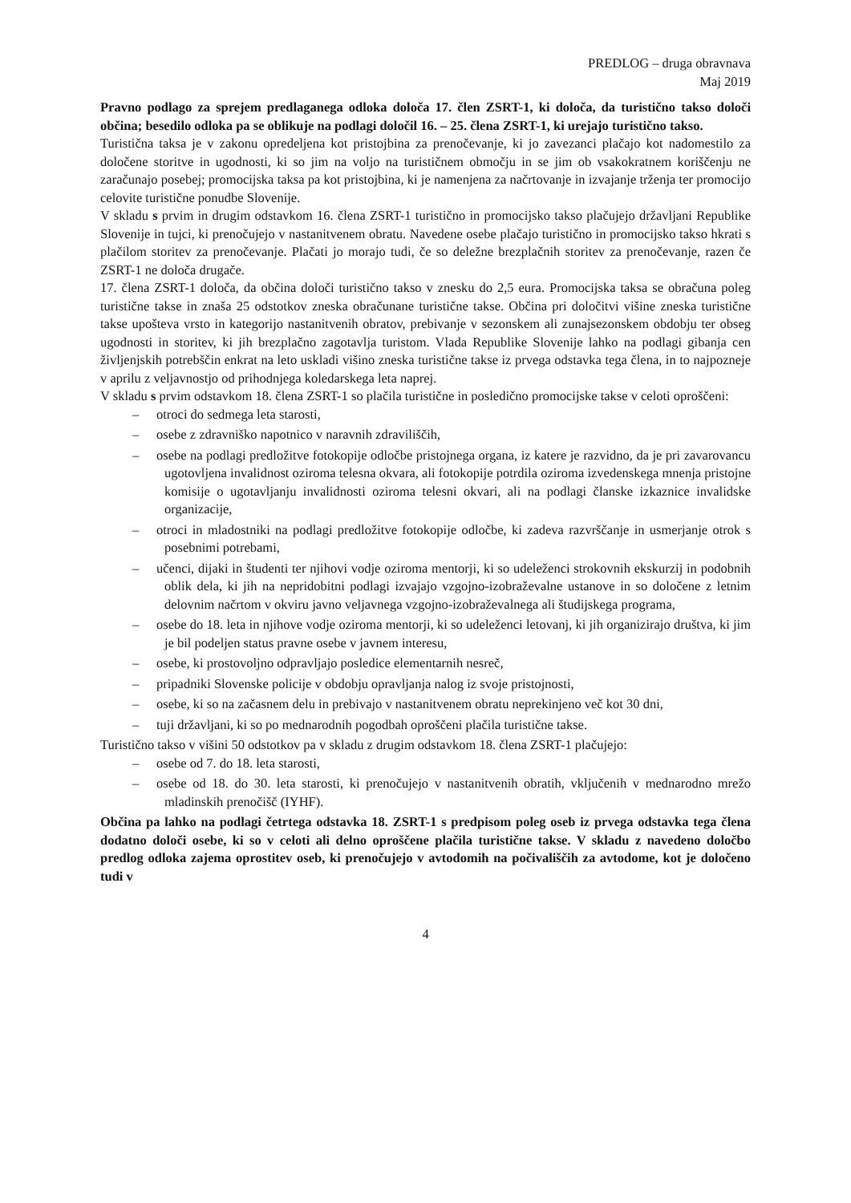PREDLOG – druga obravnava
Maj 2019
Pravno podlago za sprejem predlaganega odloka določa 17. člen ZSRT-1, ki določa, da turistično takso določi občina; besedilo odloka pa se oblikuje na podlagi določil 16. – 25. člena ZSRT-1, ki urejajo turistično takso.
Turistična taksa je v zakonu opredeljena kot pristojbina za prenočevanje, ki jo zavezanci plačajo kot nadomestilo za določene storitve in ugodnosti, ki so jim na voljo na turističnem območju in se jim ob vsakokratnem koriščenju ne zaračunajo posebej; promocijska taksa pa kot pristojbina, ki je namenjena za načrtovanje in izvajanje trženja ter promocijo celovite turistične ponudbe Slovenije.
V skladu s prvim in drugim odstavkom 16. člena ZSRT-1 turistično in promocijsko takso plačujejo državljani Republike Slovenije in tujci, ki prenočujejo v nastanitvenem obratu. Navedene osebe plačajo turistično in promocijsko takso hkrati s plačilom storitev za prenočevanje. Plačati jo morajo tudi, če so deležne brezplačnih storitev za prenočevanje, razen če ZSRT-1 ne določa drugače.
17. člena ZSRT-1 določa, da občina določi turistično takso v znesku do 2,5 eura. Promocijska taksa se obračuna poleg turistične takse in znaša 25 odstotkov zneska obračunane turistične takse. Občina pri določitvi višine zneska turistične takse upošteva vrsto in kategorijo nastanitvenih obratov, prebivanje v sezonskem ali zunajsezonskem obdobju ter obseg ugodnosti in storitev, ki jih brezplačno zagotavlja turistom. Vlada Republike Slovenije lahko na podlagi gibanja cen življenjskih potrebščin enkrat na leto uskladi višino zneska turistične takse iz prvega odstavka tega člena, in to najpozneje v aprilu z veljavnostjo od prihodnjega koledarskega leta naprej.
V skladu s prvim odstavkom 18. člena ZSRT-1 so plačila turistične in posledično promocijske takse v celoti oproščeni:
– otroci do sedmega leta starosti,
– osebe z zdravniško napotnico v naravnih zdraviliščih,
– osebe na podlagi predložitve fotokopije odločbe pristojnega organa, iz katere je razvidno, da je pri zavarovancu ugotovljena invalidnost oziroma telesna okvara, ali fotokopije potrdila oziroma izvedenskega mnenja pristojne komisije o ugotavljanju invalidnosti oziroma telesni okvari, ali na podlagi članske izkaznice invalidske organizacije,
– otroci in mladostniki na podlagi predložitve fotokopije odločbe, ki zadeva razvrščanje in usmerjanje otrok s posebnimi potrebami,
– učenci, dijaki in študenti ter njihovi vodje oziroma mentorji, ki so udeleženci strokovnih ekskurzij in podobnih oblik dela, ki jih na nepridobitni podlagi izvajajo vzgojno-izobraževalne ustanove in so določene z letnim delovnim načrtom v okviru javno veljavnega vzgojno-izobraževalnega ali študijskega programa,
– osebe do 18. leta in njihove vodje oziroma mentorji, ki so udeleženci letovanj, ki jih organizirajo društva, ki jim je bil podeljen status pravne osebe v javnem interesu,
– osebe, ki prostovoljno odpravljajo posledice elementarnih nesreč,
– pripadniki Slovenske policije v obdobju opravljanja nalog iz svoje pristojnosti,
– osebe, ki so na začasnem delu in prebivajo v nastanitvenem obratu neprekinjeno več kot 30 dni,
– tuji državljani, ki so po mednarodnih pogodbah oproščeni plačila turistične takse.
Turistično takso v višini 50 odstotkov pa v skladu z drugim odstavkom 18. člena ZSRT-1 plačujejo:
– osebe od 7. do 18. leta starosti,
– osebe od 18. do 30. leta starosti, ki prenočujejo v nastanitvenih obratih, vključenih v mednarodno mrežo mladinskih prenočišč (IYHF).
Občina pa lahko na podlagi četrtega odstavka 18. ZSRT-1 s predpisom poleg oseb iz prvega odstavka tega člena dodatno določi osebe, ki so v celoti ali delno oproščene plačila turistične takse. V skladu z navedeno določbo predlog odloka zajema oprostitev oseb, ki prenočujejo v avtodomih na počivališčih za avtodome, kot je določeno tudi v
4